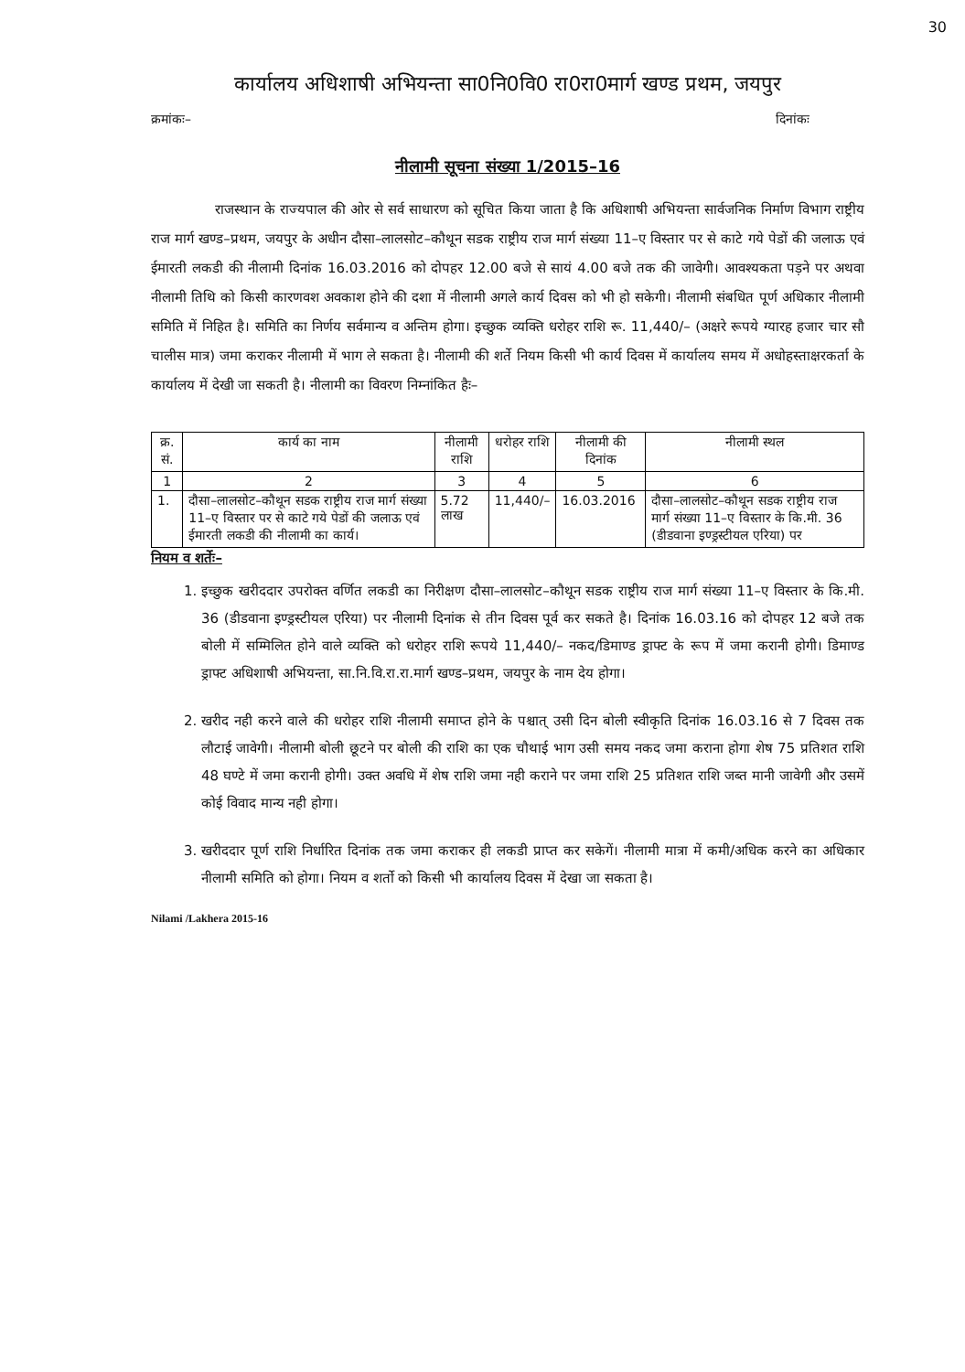30
कार्यालय अधिशाषी अभियन्ता सा0नि0वि0 रा0रा0मार्ग खण्ड प्रथम, जयपुर
क्रमांकः– दिनांकः
नीलामी सूचना संख्या 1/2015–16
राजस्थान के राज्यपाल की ओर से सर्व साधारण को सूचित किया जाता है कि अधिशाषी अभियन्ता सार्वजनिक निर्माण विभाग राष्ट्रीय राज मार्ग खण्ड–प्रथम, जयपुर के अधीन दौसा–लालसोट–कौथून सडक राष्ट्रीय राज मार्ग संख्या 11–ए विस्तार पर से काटे गये पेडों की जलाऊ एवं ईमारती लकडी की नीलामी दिनांक 16.03.2016 को दोपहर 12.00 बजे से सायं 4.00 बजे तक की जावेगी। आवश्यकता पड़ने पर अथवा नीलामी तिथि को किसी कारणवश अवकाश होने की दशा में नीलामी अगले कार्य दिवस को भी हो सकेगी। नीलामी संबधित पूर्ण अधिकार नीलामी समिति में निहित है। समिति का निर्णय सर्वमान्य व अन्तिम होगा। इच्छुक व्यक्ति धरोहर राशि रू. 11,440/– (अक्षरे रूपये ग्यारह हजार चार सौ चालीस मात्र) जमा कराकर नीलामी में भाग ले सकता है। नीलामी की शर्ते नियम किसी भी कार्य दिवस में कार्यालय समय में अधोहस्ताक्षरकर्ता के कार्यालय में देखी जा सकती है। नीलामी का विवरण निम्नांकित हैः–
| क्र. सं. | कार्य का नाम | नीलामी राशि | धरोहर राशि | नीलामी की दिनांक | नीलामी स्थल |
| --- | --- | --- | --- | --- | --- |
| 1 | 2 | 3 | 4 | 5 | 6 |
| 1. | दौसा–लालसोट–कौथून सडक राष्ट्रीय राज मार्ग संख्या 11–ए विस्तार पर से काटे गये पेडों की जलाऊ एवं ईमारती लकडी की नीलामी का कार्य। | 5.72 लाख | 11,440/– | 16.03.2016 | दौसा–लालसोट–कौथून सडक राष्ट्रीय राज मार्ग संख्या 11–ए विस्तार के कि.मी. 36 (डीडवाना इण्ड्रस्टीयल एरिया) पर |
नियम व शर्तेः–
1. इच्छुक खरीददार उपरोक्त वर्णित लकडी का निरीक्षण दौसा–लालसोट–कौथून सडक राष्ट्रीय राज मार्ग संख्या 11–ए विस्तार के कि.मी. 36 (डीडवाना इण्ड्रस्टीयल एरिया) पर नीलामी दिनांक से तीन दिवस पूर्व कर सकते है। दिनांक 16.03.16 को दोपहर 12 बजे तक बोली में सम्मिलित होने वाले व्यक्ति को धरोहर राशि रूपये 11,440/– नकद/डिमाण्ड ड्राफ्ट के रूप में जमा करानी होगी। डिमाण्ड ड्राफ्ट अधिशाषी अभियन्ता, सा.नि.वि.रा.रा.मार्ग खण्ड–प्रथम, जयपुर के नाम देय होगा।
2. खरीद नही करने वाले की धरोहर राशि नीलामी समाप्त होने के पश्चात् उसी दिन बोली स्वीकृति दिनांक 16.03.16 से 7 दिवस तक लौटाई जावेगी। नीलामी बोली छूटने पर बोली की राशि का एक चौथाई भाग उसी समय नकद जमा कराना होगा शेष 75 प्रतिशत राशि 48 घण्टे में जमा करानी होगी। उक्त अवधि में शेष राशि जमा नही कराने पर जमा राशि 25 प्रतिशत राशि जब्त मानी जावेगी और उसमें कोई विवाद मान्य नही होगा।
3. खरीददार पूर्ण राशि निर्धारित दिनांक तक जमा कराकर ही लकडी प्राप्त कर सकेगें। नीलामी मात्रा में कमी/अधिक करने का अधिकार नीलामी समिति को होगा। नियम व शर्तो को किसी भी कार्यालय दिवस में देखा जा सकता है।
Nilami /Lakhera 2015-16